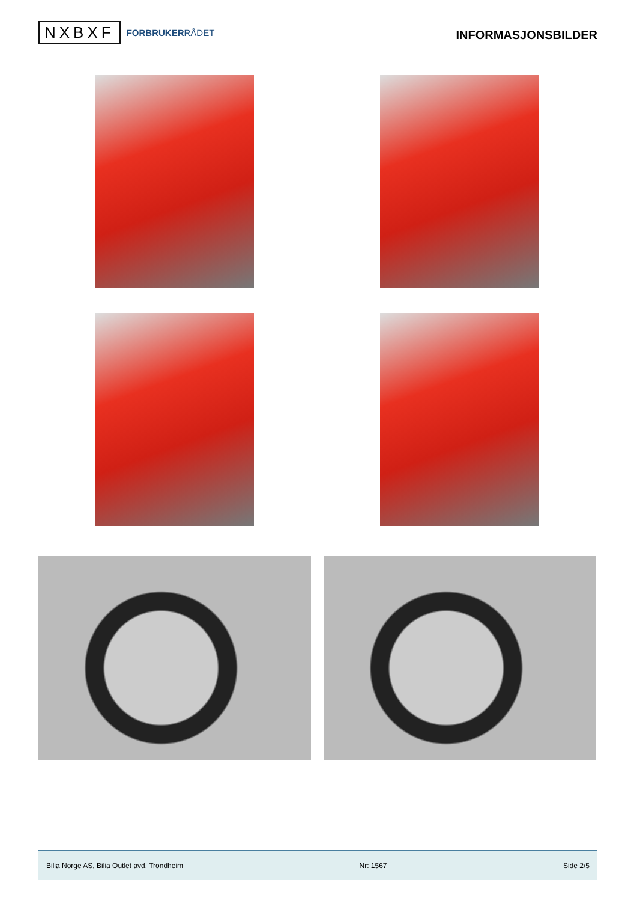NXBXF
FORBRUKERRÅDET
INFORMASJONSBILDER
Bilia Norge AS, Bilia Outlet avd. Trondheim Nr: 1567 Side 2/5